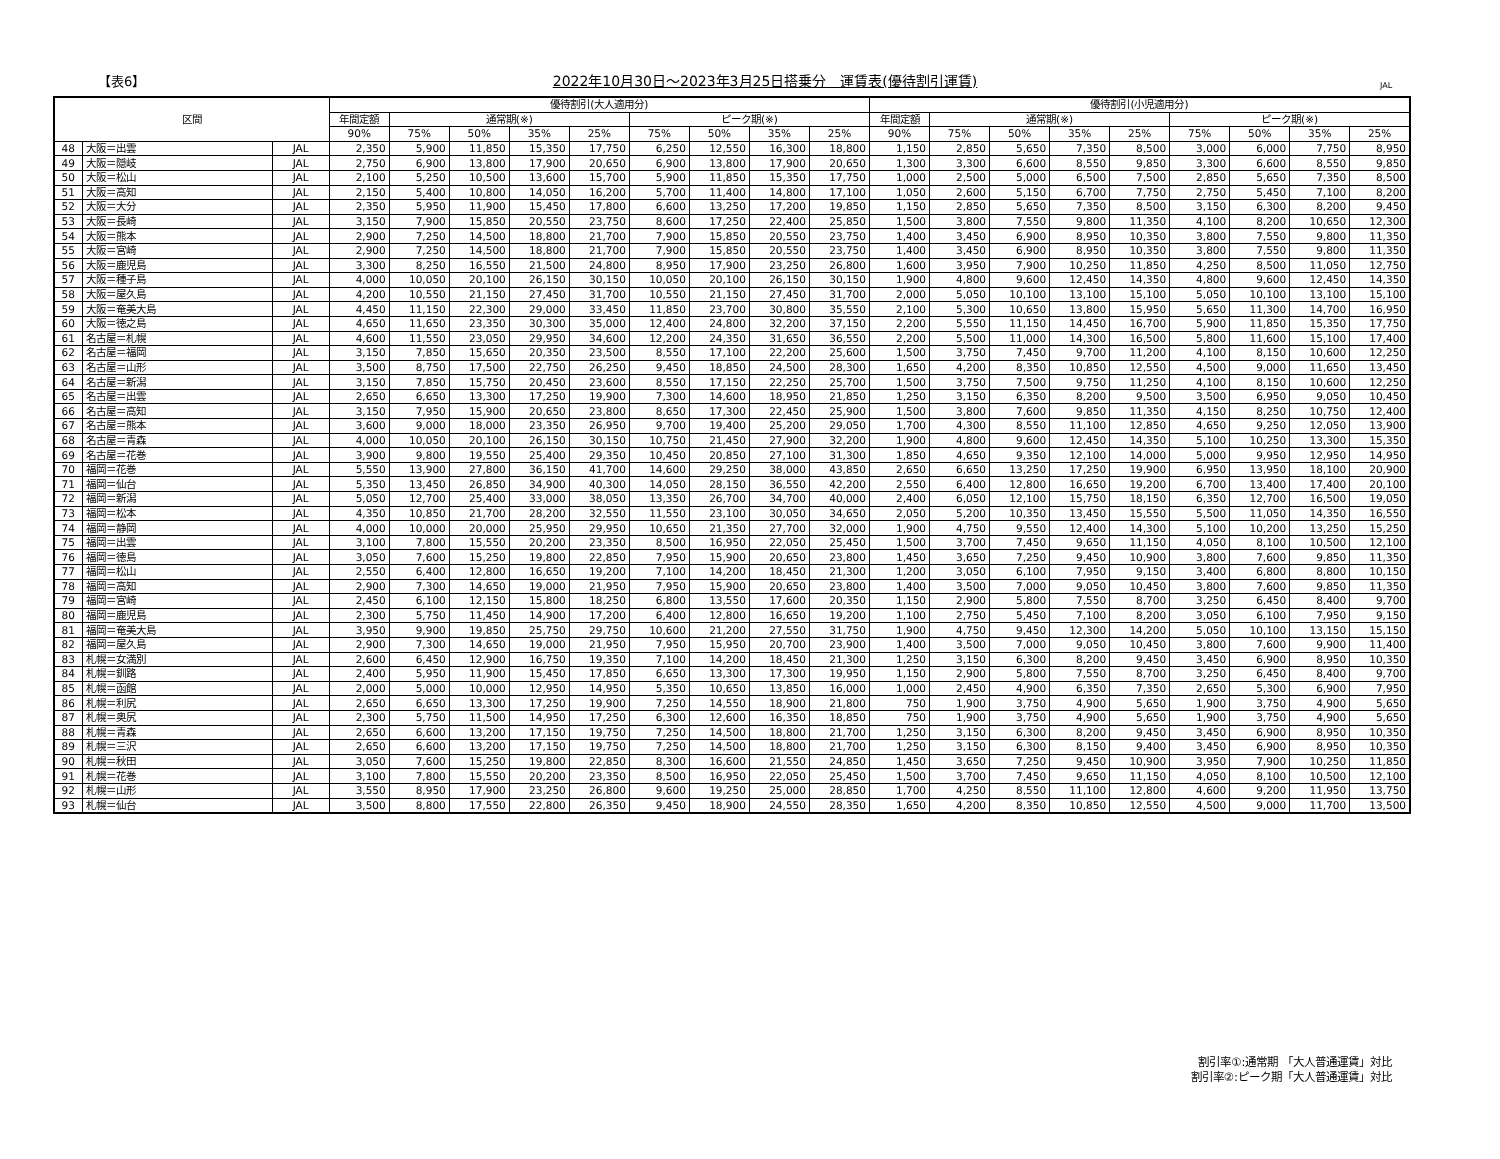【表6】
2022年10月30日～2023年3月25日搭乗分　運賃表(優待割引運賃)
JAL
| 区間 | | | 優待割引(大人適用分) | | | | | | | | | 優待割引(小児適用分) | | | | | | | | |
| --- | --- | --- | --- | --- | --- | --- | --- | --- | --- | --- | --- | --- | --- | --- | --- | --- | --- | --- | --- | --- |
| | | | 年間定額 | 通常期(※) | | | | ピーク期(※) | | | | 年間定額 | 通常期(※) | | | | ピーク期(※) | | | |
| | | | 90% | 75% | 50% | 35% | 25% | 75% | 50% | 35% | 25% | 90% | 75% | 50% | 35% | 25% | 75% | 50% | 35% | 25% |
| 48 | 大阪＝出雲 | JAL | 2,350 | 5,900 | 11,850 | 15,350 | 17,750 | 6,250 | 12,550 | 16,300 | 18,800 | 1,150 | 2,850 | 5,650 | 7,350 | 8,500 | 3,000 | 6,000 | 7,750 | 8,950 |
| 49 | 大阪＝隠岐 | JAL | 2,750 | 6,900 | 13,800 | 17,900 | 20,650 | 6,900 | 13,800 | 17,900 | 20,650 | 1,300 | 3,300 | 6,600 | 8,550 | 9,850 | 3,300 | 6,600 | 8,550 | 9,850 |
| 50 | 大阪＝松山 | JAL | 2,100 | 5,250 | 10,500 | 13,600 | 15,700 | 5,900 | 11,850 | 15,350 | 17,750 | 1,000 | 2,500 | 5,000 | 6,500 | 7,500 | 2,850 | 5,650 | 7,350 | 8,500 |
| 51 | 大阪＝高知 | JAL | 2,150 | 5,400 | 10,800 | 14,050 | 16,200 | 5,700 | 11,400 | 14,800 | 17,100 | 1,050 | 2,600 | 5,150 | 6,700 | 7,750 | 2,750 | 5,450 | 7,100 | 8,200 |
| 52 | 大阪＝大分 | JAL | 2,350 | 5,950 | 11,900 | 15,450 | 17,800 | 6,600 | 13,250 | 17,200 | 19,850 | 1,150 | 2,850 | 5,650 | 7,350 | 8,500 | 3,150 | 6,300 | 8,200 | 9,450 |
| 53 | 大阪＝長崎 | JAL | 3,150 | 7,900 | 15,850 | 20,550 | 23,750 | 8,600 | 17,250 | 22,400 | 25,850 | 1,500 | 3,800 | 7,550 | 9,800 | 11,350 | 4,100 | 8,200 | 10,650 | 12,300 |
| 54 | 大阪＝熊本 | JAL | 2,900 | 7,250 | 14,500 | 18,800 | 21,700 | 7,900 | 15,850 | 20,550 | 23,750 | 1,400 | 3,450 | 6,900 | 8,950 | 10,350 | 3,800 | 7,550 | 9,800 | 11,350 |
| 55 | 大阪＝宮崎 | JAL | 2,900 | 7,250 | 14,500 | 18,800 | 21,700 | 7,900 | 15,850 | 20,550 | 23,750 | 1,400 | 3,450 | 6,900 | 8,950 | 10,350 | 3,800 | 7,550 | 9,800 | 11,350 |
| 56 | 大阪＝鹿児島 | JAL | 3,300 | 8,250 | 16,550 | 21,500 | 24,800 | 8,950 | 17,900 | 23,250 | 26,800 | 1,600 | 3,950 | 7,900 | 10,250 | 11,850 | 4,250 | 8,500 | 11,050 | 12,750 |
| 57 | 大阪＝種子島 | JAL | 4,000 | 10,050 | 20,100 | 26,150 | 30,150 | 10,050 | 20,100 | 26,150 | 30,150 | 1,900 | 4,800 | 9,600 | 12,450 | 14,350 | 4,800 | 9,600 | 12,450 | 14,350 |
| 58 | 大阪＝屋久島 | JAL | 4,200 | 10,550 | 21,150 | 27,450 | 31,700 | 10,550 | 21,150 | 27,450 | 31,700 | 2,000 | 5,050 | 10,100 | 13,100 | 15,100 | 5,050 | 10,100 | 13,100 | 15,100 |
| 59 | 大阪＝奄美大島 | JAL | 4,450 | 11,150 | 22,300 | 29,000 | 33,450 | 11,850 | 23,700 | 30,800 | 35,550 | 2,100 | 5,300 | 10,650 | 13,800 | 15,950 | 5,650 | 11,300 | 14,700 | 16,950 |
| 60 | 大阪＝徳之島 | JAL | 4,650 | 11,650 | 23,350 | 30,300 | 35,000 | 12,400 | 24,800 | 32,200 | 37,150 | 2,200 | 5,550 | 11,150 | 14,450 | 16,700 | 5,900 | 11,850 | 15,350 | 17,750 |
| 61 | 名古屋＝札幌 | JAL | 4,600 | 11,550 | 23,050 | 29,950 | 34,600 | 12,200 | 24,350 | 31,650 | 36,550 | 2,200 | 5,500 | 11,000 | 14,300 | 16,500 | 5,800 | 11,600 | 15,100 | 17,400 |
| 62 | 名古屋＝福岡 | JAL | 3,150 | 7,850 | 15,650 | 20,350 | 23,500 | 8,550 | 17,100 | 22,200 | 25,600 | 1,500 | 3,750 | 7,450 | 9,700 | 11,200 | 4,100 | 8,150 | 10,600 | 12,250 |
| 63 | 名古屋＝山形 | JAL | 3,500 | 8,750 | 17,500 | 22,750 | 26,250 | 9,450 | 18,850 | 24,500 | 28,300 | 1,650 | 4,200 | 8,350 | 10,850 | 12,550 | 4,500 | 9,000 | 11,650 | 13,450 |
| 64 | 名古屋＝新潟 | JAL | 3,150 | 7,850 | 15,750 | 20,450 | 23,600 | 8,550 | 17,150 | 22,250 | 25,700 | 1,500 | 3,750 | 7,500 | 9,750 | 11,250 | 4,100 | 8,150 | 10,600 | 12,250 |
| 65 | 名古屋＝出雲 | JAL | 2,650 | 6,650 | 13,300 | 17,250 | 19,900 | 7,300 | 14,600 | 18,950 | 21,850 | 1,250 | 3,150 | 6,350 | 8,200 | 9,500 | 3,500 | 6,950 | 9,050 | 10,450 |
| 66 | 名古屋＝高知 | JAL | 3,150 | 7,950 | 15,900 | 20,650 | 23,800 | 8,650 | 17,300 | 22,450 | 25,900 | 1,500 | 3,800 | 7,600 | 9,850 | 11,350 | 4,150 | 8,250 | 10,750 | 12,400 |
| 67 | 名古屋＝熊本 | JAL | 3,600 | 9,000 | 18,000 | 23,350 | 26,950 | 9,700 | 19,400 | 25,200 | 29,050 | 1,700 | 4,300 | 8,550 | 11,100 | 12,850 | 4,650 | 9,250 | 12,050 | 13,900 |
| 68 | 名古屋＝青森 | JAL | 4,000 | 10,050 | 20,100 | 26,150 | 30,150 | 10,750 | 21,450 | 27,900 | 32,200 | 1,900 | 4,800 | 9,600 | 12,450 | 14,350 | 5,100 | 10,250 | 13,300 | 15,350 |
| 69 | 名古屋＝花巻 | JAL | 3,900 | 9,800 | 19,550 | 25,400 | 29,350 | 10,450 | 20,850 | 27,100 | 31,300 | 1,850 | 4,650 | 9,350 | 12,100 | 14,000 | 5,000 | 9,950 | 12,950 | 14,950 |
| 70 | 福岡＝花巻 | JAL | 5,550 | 13,900 | 27,800 | 36,150 | 41,700 | 14,600 | 29,250 | 38,000 | 43,850 | 2,650 | 6,650 | 13,250 | 17,250 | 19,900 | 6,950 | 13,950 | 18,100 | 20,900 |
| 71 | 福岡＝仙台 | JAL | 5,350 | 13,450 | 26,850 | 34,900 | 40,300 | 14,050 | 28,150 | 36,550 | 42,200 | 2,550 | 6,400 | 12,800 | 16,650 | 19,200 | 6,700 | 13,400 | 17,400 | 20,100 |
| 72 | 福岡＝新潟 | JAL | 5,050 | 12,700 | 25,400 | 33,000 | 38,050 | 13,350 | 26,700 | 34,700 | 40,000 | 2,400 | 6,050 | 12,100 | 15,750 | 18,150 | 6,350 | 12,700 | 16,500 | 19,050 |
| 73 | 福岡＝松本 | JAL | 4,350 | 10,850 | 21,700 | 28,200 | 32,550 | 11,550 | 23,100 | 30,050 | 34,650 | 2,050 | 5,200 | 10,350 | 13,450 | 15,550 | 5,500 | 11,050 | 14,350 | 16,550 |
| 74 | 福岡＝静岡 | JAL | 4,000 | 10,000 | 20,000 | 25,950 | 29,950 | 10,650 | 21,350 | 27,700 | 32,000 | 1,900 | 4,750 | 9,550 | 12,400 | 14,300 | 5,100 | 10,200 | 13,250 | 15,250 |
| 75 | 福岡＝出雲 | JAL | 3,100 | 7,800 | 15,550 | 20,200 | 23,350 | 8,500 | 16,950 | 22,050 | 25,450 | 1,500 | 3,700 | 7,450 | 9,650 | 11,150 | 4,050 | 8,100 | 10,500 | 12,100 |
| 76 | 福岡＝徳島 | JAL | 3,050 | 7,600 | 15,250 | 19,800 | 22,850 | 7,950 | 15,900 | 20,650 | 23,800 | 1,450 | 3,650 | 7,250 | 9,450 | 10,900 | 3,800 | 7,600 | 9,850 | 11,350 |
| 77 | 福岡＝松山 | JAL | 2,550 | 6,400 | 12,800 | 16,650 | 19,200 | 7,100 | 14,200 | 18,450 | 21,300 | 1,200 | 3,050 | 6,100 | 7,950 | 9,150 | 3,400 | 6,800 | 8,800 | 10,150 |
| 78 | 福岡＝高知 | JAL | 2,900 | 7,300 | 14,650 | 19,000 | 21,950 | 7,950 | 15,900 | 20,650 | 23,800 | 1,400 | 3,500 | 7,000 | 9,050 | 10,450 | 3,800 | 7,600 | 9,850 | 11,350 |
| 79 | 福岡＝宮崎 | JAL | 2,450 | 6,100 | 12,150 | 15,800 | 18,250 | 6,800 | 13,550 | 17,600 | 20,350 | 1,150 | 2,900 | 5,800 | 7,550 | 8,700 | 3,250 | 6,450 | 8,400 | 9,700 |
| 80 | 福岡＝鹿児島 | JAL | 2,300 | 5,750 | 11,450 | 14,900 | 17,200 | 6,400 | 12,800 | 16,650 | 19,200 | 1,100 | 2,750 | 5,450 | 7,100 | 8,200 | 3,050 | 6,100 | 7,950 | 9,150 |
| 81 | 福岡＝奄美大島 | JAL | 3,950 | 9,900 | 19,850 | 25,750 | 29,750 | 10,600 | 21,200 | 27,550 | 31,750 | 1,900 | 4,750 | 9,450 | 12,300 | 14,200 | 5,050 | 10,100 | 13,150 | 15,150 |
| 82 | 福岡＝屋久島 | JAL | 2,900 | 7,300 | 14,650 | 19,000 | 21,950 | 7,950 | 15,950 | 20,700 | 23,900 | 1,400 | 3,500 | 7,000 | 9,050 | 10,450 | 3,800 | 7,600 | 9,900 | 11,400 |
| 83 | 札幌＝女満別 | JAL | 2,600 | 6,450 | 12,900 | 16,750 | 19,350 | 7,100 | 14,200 | 18,450 | 21,300 | 1,250 | 3,150 | 6,300 | 8,200 | 9,450 | 3,450 | 6,900 | 8,950 | 10,350 |
| 84 | 札幌＝釧路 | JAL | 2,400 | 5,950 | 11,900 | 15,450 | 17,850 | 6,650 | 13,300 | 17,300 | 19,950 | 1,150 | 2,900 | 5,800 | 7,550 | 8,700 | 3,250 | 6,450 | 8,400 | 9,700 |
| 85 | 札幌＝函館 | JAL | 2,000 | 5,000 | 10,000 | 12,950 | 14,950 | 5,350 | 10,650 | 13,850 | 16,000 | 1,000 | 2,450 | 4,900 | 6,350 | 7,350 | 2,650 | 5,300 | 6,900 | 7,950 |
| 86 | 札幌＝利尻 | JAL | 2,650 | 6,650 | 13,300 | 17,250 | 19,900 | 7,250 | 14,550 | 18,900 | 21,800 | 750 | 1,900 | 3,750 | 4,900 | 5,650 | 1,900 | 3,750 | 4,900 | 5,650 |
| 87 | 札幌＝奥尻 | JAL | 2,300 | 5,750 | 11,500 | 14,950 | 17,250 | 6,300 | 12,600 | 16,350 | 18,850 | 750 | 1,900 | 3,750 | 4,900 | 5,650 | 1,900 | 3,750 | 4,900 | 5,650 |
| 88 | 札幌＝青森 | JAL | 2,650 | 6,600 | 13,200 | 17,150 | 19,750 | 7,250 | 14,500 | 18,800 | 21,700 | 1,250 | 3,150 | 6,300 | 8,200 | 9,450 | 3,450 | 6,900 | 8,950 | 10,350 |
| 89 | 札幌＝三沢 | JAL | 2,650 | 6,600 | 13,200 | 17,150 | 19,750 | 7,250 | 14,500 | 18,800 | 21,700 | 1,250 | 3,150 | 6,300 | 8,150 | 9,400 | 3,450 | 6,900 | 8,950 | 10,350 |
| 90 | 札幌＝秋田 | JAL | 3,050 | 7,600 | 15,250 | 19,800 | 22,850 | 8,300 | 16,600 | 21,550 | 24,850 | 1,450 | 3,650 | 7,250 | 9,450 | 10,900 | 3,950 | 7,900 | 10,250 | 11,850 |
| 91 | 札幌＝花巻 | JAL | 3,100 | 7,800 | 15,550 | 20,200 | 23,350 | 8,500 | 16,950 | 22,050 | 25,450 | 1,500 | 3,700 | 7,450 | 9,650 | 11,150 | 4,050 | 8,100 | 10,500 | 12,100 |
| 92 | 札幌＝山形 | JAL | 3,550 | 8,950 | 17,900 | 23,250 | 26,800 | 9,600 | 19,250 | 25,000 | 28,850 | 1,700 | 4,250 | 8,550 | 11,100 | 12,800 | 4,600 | 9,200 | 11,950 | 13,750 |
| 93 | 札幌＝仙台 | JAL | 3,500 | 8,800 | 17,550 | 22,800 | 26,350 | 9,450 | 18,900 | 24,550 | 28,350 | 1,650 | 4,200 | 8,350 | 10,850 | 12,550 | 4,500 | 9,000 | 11,700 | 13,500 |
割引率①:通常期 「大人普通運賃」対比
割引率②:ピーク期「大人普通運賃」対比